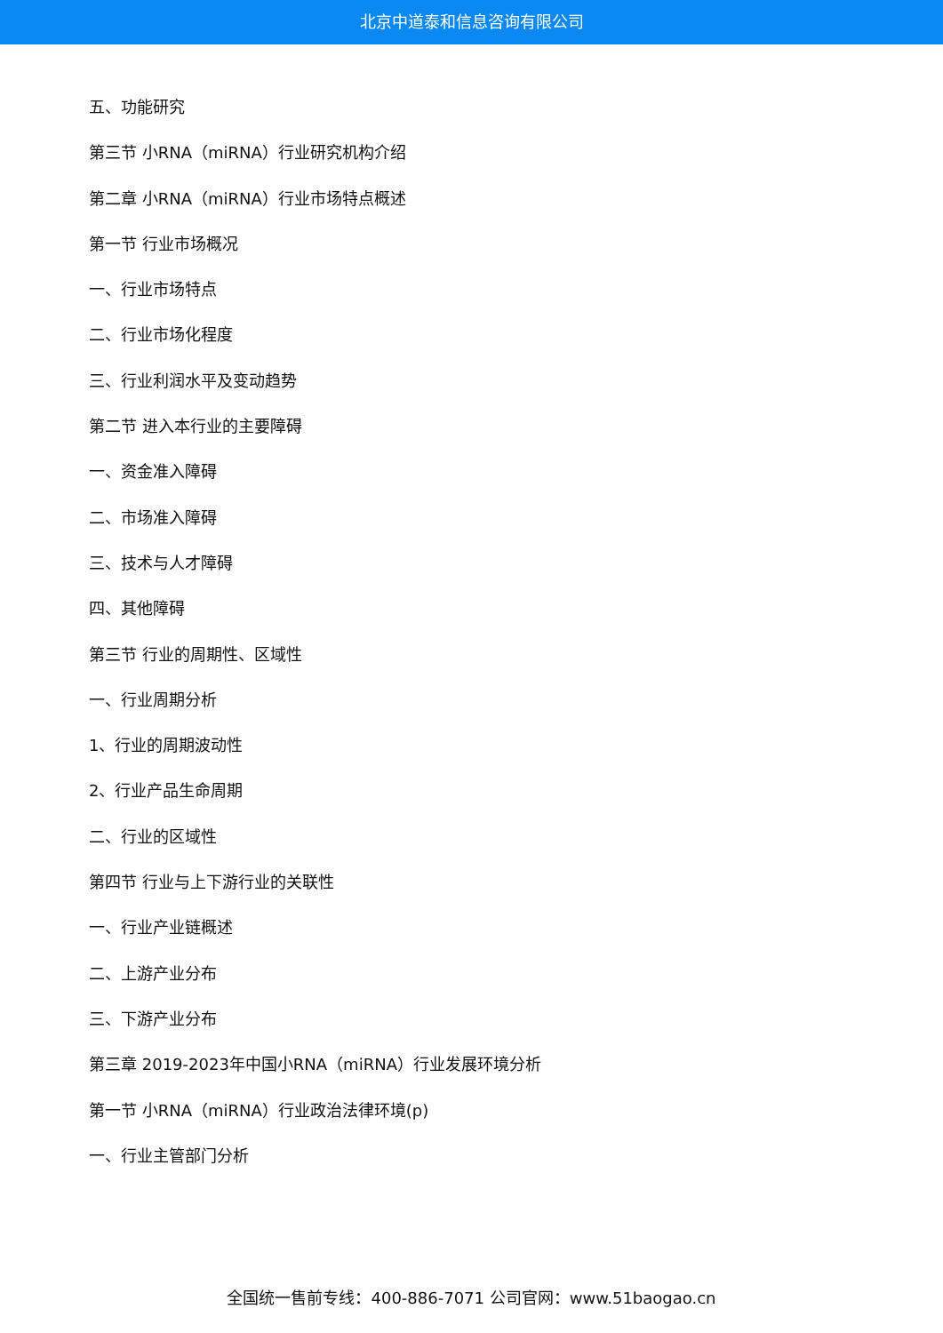北京中道泰和信息咨询有限公司
五、功能研究
第三节 小RNA（miRNA）行业研究机构介绍
第二章 小RNA（miRNA）行业市场特点概述
第一节 行业市场概况
一、行业市场特点
二、行业市场化程度
三、行业利润水平及变动趋势
第二节 进入本行业的主要障碍
一、资金准入障碍
二、市场准入障碍
三、技术与人才障碍
四、其他障碍
第三节 行业的周期性、区域性
一、行业周期分析
1、行业的周期波动性
2、行业产品生命周期
二、行业的区域性
第四节 行业与上下游行业的关联性
一、行业产业链概述
二、上游产业分布
三、下游产业分布
第三章 2019-2023年中国小RNA（miRNA）行业发展环境分析
第一节 小RNA（miRNA）行业政治法律环境(p)
一、行业主管部门分析
全国统一售前专线：400-886-7071 公司官网：www.51baogao.cn